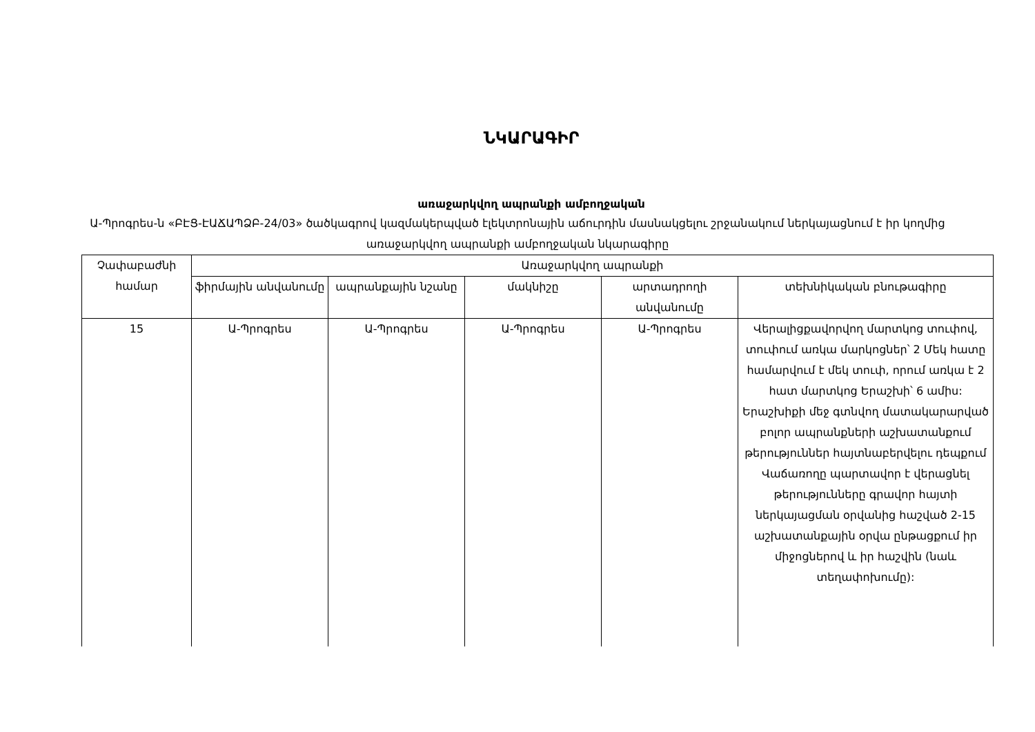ՆԿԱՐԱԳԻՐ
առաջարկվող ապրանքի ամբողջական
Ա-Պրոգրես-ն «ԲԷՑ-ԷԱՃԱՊՁԲ-24/03» ծածկագրով կազմակերպված էլեկտրոնային աճուրդին մասնակցելու շրջանակում ներկայացնում է իր կողմից առաջարկվող ապրանքի ամբողջական նկարագիրը
| Չափաբաժնի համար | Առաջարկվող ապրանքի | | | | |
| --- | --- | --- | --- | --- | --- |
| | ֆիրմային անվանումը | ապրանքային նշանը | մակնիշը | արտադրողի անվանումը | տեխնիկական բնութագիրը |
| 15 | Ա-Պրոգրես | Ա-Պրոգրես | Ա-Պրոգրես | Ա-Պրոգրես | Վերալիցքավորվող մարտկոց տուփով, տուփում առկա մարկոցներ՝ 2 Մեկ հատը համարվում է մեկ տուփ, որում առկա է 2 հատ մարտկոց Երաշխի՝ 6 ամիս: Երաշխիքի մեջ գտնվող մատակարարված բոլոր ապրանքների աշխատանքում թերություններ հայտնաբերվելու դեպքում Վաճառողը պարտավոր է վերացնել թերությունները գրավոր հայտի ներկայացման օրվանից հաշված 2-15 աշխատանքային օրվա ընթացքում իր միջոցներով և իր հաշվին (նաև տեղափոխումը): |